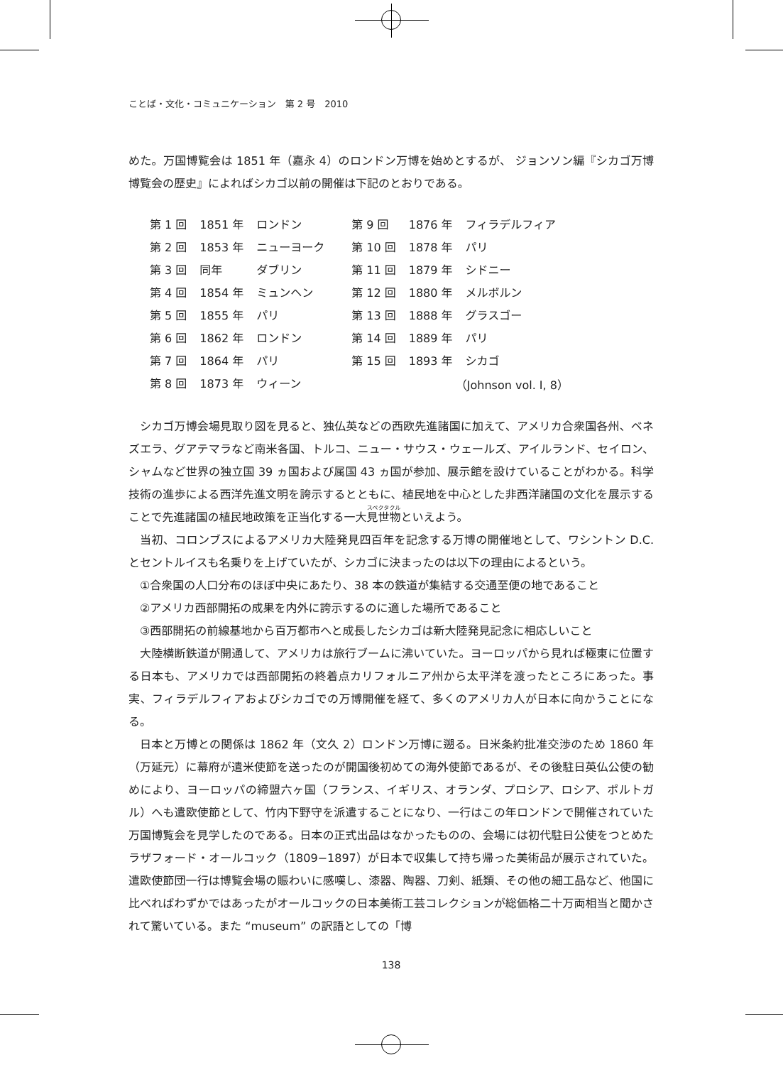ことば・文化・コミュニケーション　第 2 号　2010
めた。万国博覧会は 1851 年（嘉永 4）のロンドン万博を始めとするが、 ジョンソン編『シカゴ万博博覧会の歴史』によればシカゴ以前の開催は下記のとおりである。
| 第 1 回 | 1851 年 | ロンドン | 第 9 回 | 1876 年 | フィラデルフィア |
| 第 2 回 | 1853 年 | ニューヨーク | 第 10 回 | 1878 年 | パリ |
| 第 3 回 | 同年 | ダブリン | 第 11 回 | 1879 年 | シドニー |
| 第 4 回 | 1854 年 | ミュンヘン | 第 12 回 | 1880 年 | メルボルン |
| 第 5 回 | 1855 年 | パリ | 第 13 回 | 1888 年 | グラスゴー |
| 第 6 回 | 1862 年 | ロンドン | 第 14 回 | 1889 年 | パリ |
| 第 7 回 | 1864 年 | パリ | 第 15 回 | 1893 年 | シカゴ |
| 第 8 回 | 1873 年 | ウィーン | （Johnson vol. I, 8） | | |
シカゴ万博会場見取り図を見ると、独仏英などの西欧先進諸国に加えて、アメリカ合衆国各州、ベネズエラ、グアテマラなど南米各国、トルコ、ニュー・サウス・ウェールズ、アイルランド、セイロン、シャムなど世界の独立国 39 ヵ国および属国 43 ヵ国が参加、展示館を設けていることがわかる。科学技術の進歩による西洋先進文明を誇示するとともに、植民地を中心とした非西洋諸国の文化を展示することで先進諸国の植民地政策を正当化する一大見世物といえよう。
当初、コロンブスによるアメリカ大陸発見四百年を記念する万博の開催地として、ワシントン D.C. とセントルイスも名乗りを上げていたが、シカゴに決まったのは以下の理由によるという。
①合衆国の人口分布のほぼ中央にあたり、38 本の鉄道が集結する交通至便の地であること
②アメリカ西部開拓の成果を内外に誇示するのに適した場所であること
③西部開拓の前線基地から百万都市へと成長したシカゴは新大陸発見記念に相応しいこと
大陸横断鉄道が開通して、アメリカは旅行ブームに沸いていた。ヨーロッパから見れば極東に位置する日本も、アメリカでは西部開拓の終着点カリフォルニア州から太平洋を渡ったところにあった。事実、フィラデルフィアおよびシカゴでの万博開催を経て、多くのアメリカ人が日本に向かうことになる。
日本と万博との関係は 1862 年（文久 2）ロンドン万博に遡る。日米条約批准交渉のため 1860 年（万延元）に幕府が遣米使節を送ったのが開国後初めての海外使節であるが、その後駐日英仏公使の勧めにより、ヨーロッパの締盟六ヶ国（フランス、イギリス、オランダ、プロシア、ロシア、ポルトガル）へも遣欧使節として、竹内下野守を派遣することになり、一行はこの年ロンドンで開催されていた万国博覧会を見学したのである。日本の正式出品はなかったものの、会場には初代駐日公使をつとめたラザフォード・オールコック（1809−1897）が日本で収集して持ち帰った美術品が展示されていた。遣欧使節団一行は博覧会場の賑わいに感嘆し、漆器、陶器、刀剣、紙類、その他の細工品など、他国に比べればわずかではあったがオールコックの日本美術工芸コレクションが総価格二十万両相当と聞かされて驚いている。また “museum” の訳語としての「博
138